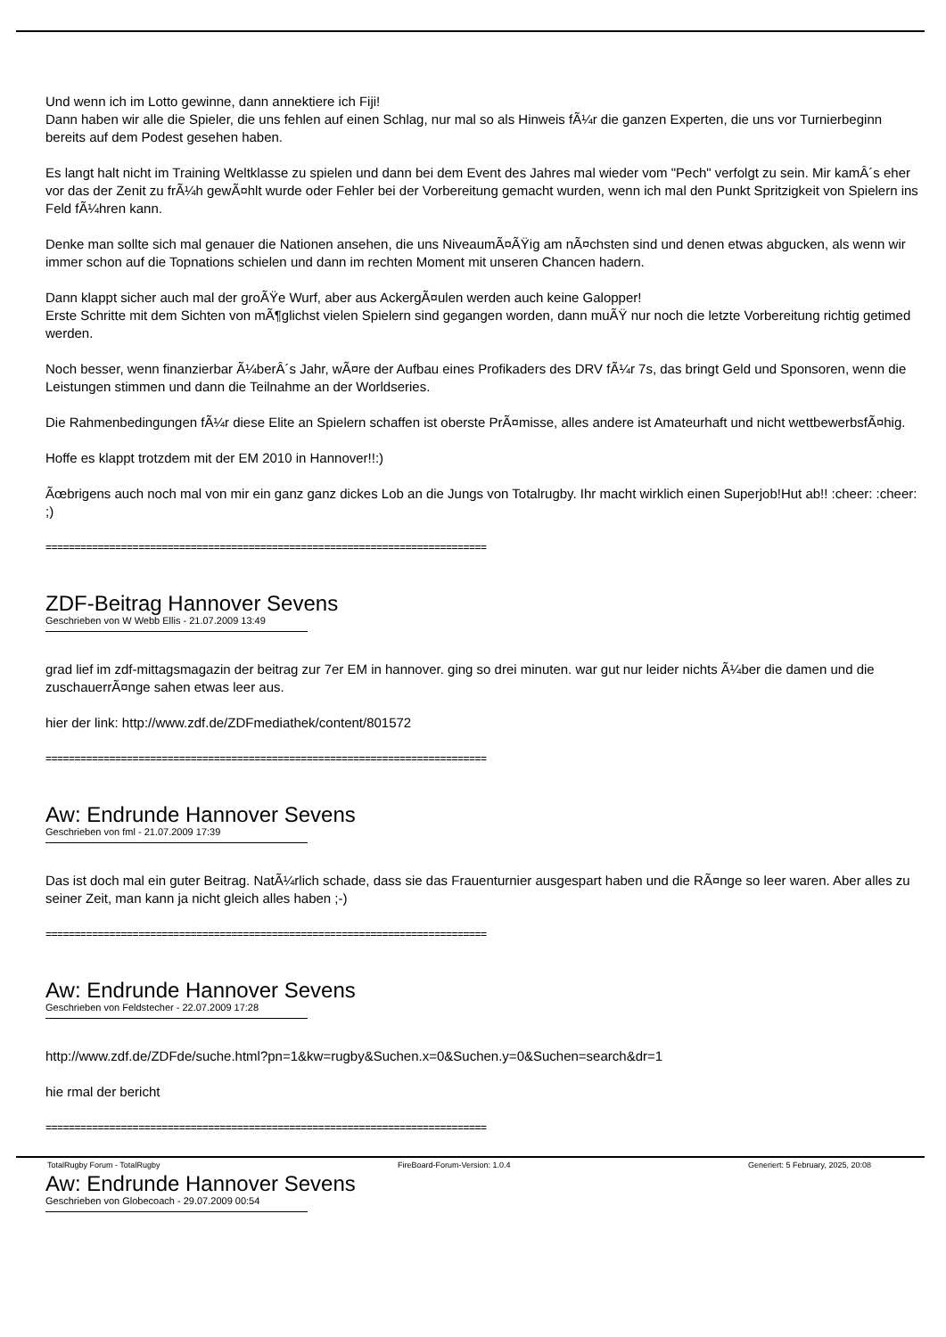Und wenn ich im Lotto gewinne, dann annektiere ich Fiji!
Dann haben wir alle die Spieler, die uns fehlen auf einen Schlag, nur mal so als Hinweis fÃ¼r die ganzen Experten, die uns vor Turnierbeginn bereits auf dem Podest gesehen haben.
Es langt halt nicht im Training Weltklasse zu spielen und dann bei dem Event des Jahres mal wieder vom "Pech" verfolgt zu sein. Mir kamÂ´s eher vor das der Zenit zu frÃ¼h gewÃ¤hlt wurde oder Fehler bei der Vorbereitung gemacht wurden, wenn ich mal den Punkt Spritzigkeit von Spielern ins Feld fÃ¼hren kann.
Denke man sollte sich mal genauer die Nationen ansehen, die uns NiveaumÃ¤ÃŸig am nÃ¤chsten sind und denen etwas abgucken, als wenn wir immer schon auf die Topnations schielen und dann im rechten Moment mit unseren Chancen hadern.
Dann klappt sicher auch mal der groÃŸe Wurf, aber aus AckergÃ¤ulen werden auch keine Galopper!
Erste Schritte mit dem Sichten von mÃ¶glichst vielen Spielern sind gegangen worden, dann muÃŸ nur noch die letzte Vorbereitung richtig getimed werden.
Noch besser, wenn finanzierbar Ã¼berÂ´s Jahr, wÃ¤re der Aufbau eines Profikaders des DRV fÃ¼r 7s, das bringt Geld und Sponsoren, wenn die Leistungen stimmen und dann die Teilnahme an der Worldseries.
Die Rahmenbedingungen fÃ¼r diese Elite an Spielern schaffen ist oberste PrÃ¤misse, alles andere ist Amateurhaft und nicht wettbewerbsfÃ¤hig.
Hoffe es klappt trotzdem mit der EM 2010 in Hannover!!:)
Ãœbrigens auch noch mal von mir ein ganz ganz dickes Lob an die Jungs von Totalrugby. Ihr macht wirklich einen Superjob!Hut ab!! :cheer: :cheer: ;)
============================================================================
ZDF-Beitrag Hannover Sevens
Geschrieben von W Webb Ellis - 21.07.2009 13:49
grad lief im zdf-mittagsmagazin der beitrag zur 7er EM in hannover. ging so drei minuten. war gut nur leider nichts Ã¼ber die damen und die zuschauerrÃ¤nge sahen etwas leer aus.
hier der link: http://www.zdf.de/ZDFmediathek/content/801572
============================================================================
Aw: Endrunde Hannover Sevens
Geschrieben von fml - 21.07.2009 17:39
Das ist doch mal ein guter Beitrag. NatÃ¼rlich schade, dass sie das Frauenturnier ausgespart haben und die RÃ¤nge so leer waren. Aber alles zu seiner Zeit, man kann ja nicht gleich alles haben ;-)
============================================================================
Aw: Endrunde Hannover Sevens
Geschrieben von Feldstecher - 22.07.2009 17:28
http://www.zdf.de/ZDFde/suche.html?pn=1&kw=rugby&Suchen.x=0&Suchen.y=0&Suchen=search&dr=1
hie rmal der bericht
============================================================================
Aw: Endrunde Hannover Sevens
Geschrieben von Globecoach - 29.07.2009 00:54
TotalRugby Forum - TotalRugby FireBoard-Forum-Version: 1.0.4 Generiert: 5 February, 2025, 20:08